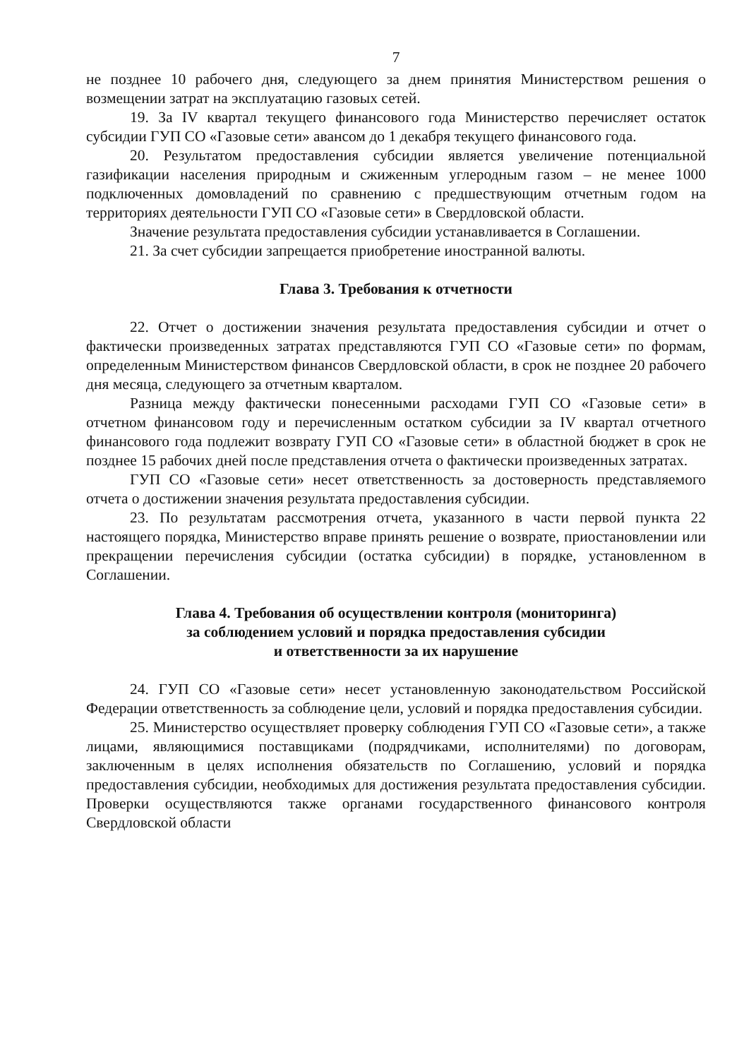7
не позднее 10 рабочего дня, следующего за днем принятия Министерством решения о возмещении затрат на эксплуатацию газовых сетей.
19. За IV квартал текущего финансового года Министерство перечисляет остаток субсидии ГУП СО «Газовые сети» авансом до 1 декабря текущего финансового года.
20. Результатом предоставления субсидии является увеличение потенциальной газификации населения природным и сжиженным углеродным газом – не менее 1000 подключенных домовладений по сравнению с предшествующим отчетным годом на территориях деятельности ГУП СО «Газовые сети» в Свердловской области.
Значение результата предоставления субсидии устанавливается в Соглашении.
21. За счет субсидии запрещается приобретение иностранной валюты.
Глава 3. Требования к отчетности
22. Отчет о достижении значения результата предоставления субсидии и отчет о фактически произведенных затратах представляются ГУП СО «Газовые сети» по формам, определенным Министерством финансов Свердловской области, в срок не позднее 20 рабочего дня месяца, следующего за отчетным кварталом.
Разница между фактически понесенными расходами ГУП СО «Газовые сети» в отчетном финансовом году и перечисленным остатком субсидии за IV квартал отчетного финансового года подлежит возврату ГУП СО «Газовые сети» в областной бюджет в срок не позднее 15 рабочих дней после представления отчета о фактически произведенных затратах.
ГУП СО «Газовые сети» несет ответственность за достоверность представляемого отчета о достижении значения результата предоставления субсидии.
23. По результатам рассмотрения отчета, указанного в части первой пункта 22 настоящего порядка, Министерство вправе принять решение о возврате, приостановлении или прекращении перечисления субсидии (остатка субсидии) в порядке, установленном в Соглашении.
Глава 4. Требования об осуществлении контроля (мониторинга)
за соблюдением условий и порядка предоставления субсидии
и ответственности за их нарушение
24. ГУП СО «Газовые сети» несет установленную законодательством Российской Федерации ответственность за соблюдение цели, условий и порядка предоставления субсидии.
25. Министерство осуществляет проверку соблюдения ГУП СО «Газовые сети», а также лицами, являющимися поставщиками (подрядчиками, исполнителями) по договорам, заключенным в целях исполнения обязательств по Соглашению, условий и порядка предоставления субсидии, необходимых для достижения результата предоставления субсидии. Проверки осуществляются также органами государственного финансового контроля Свердловской области